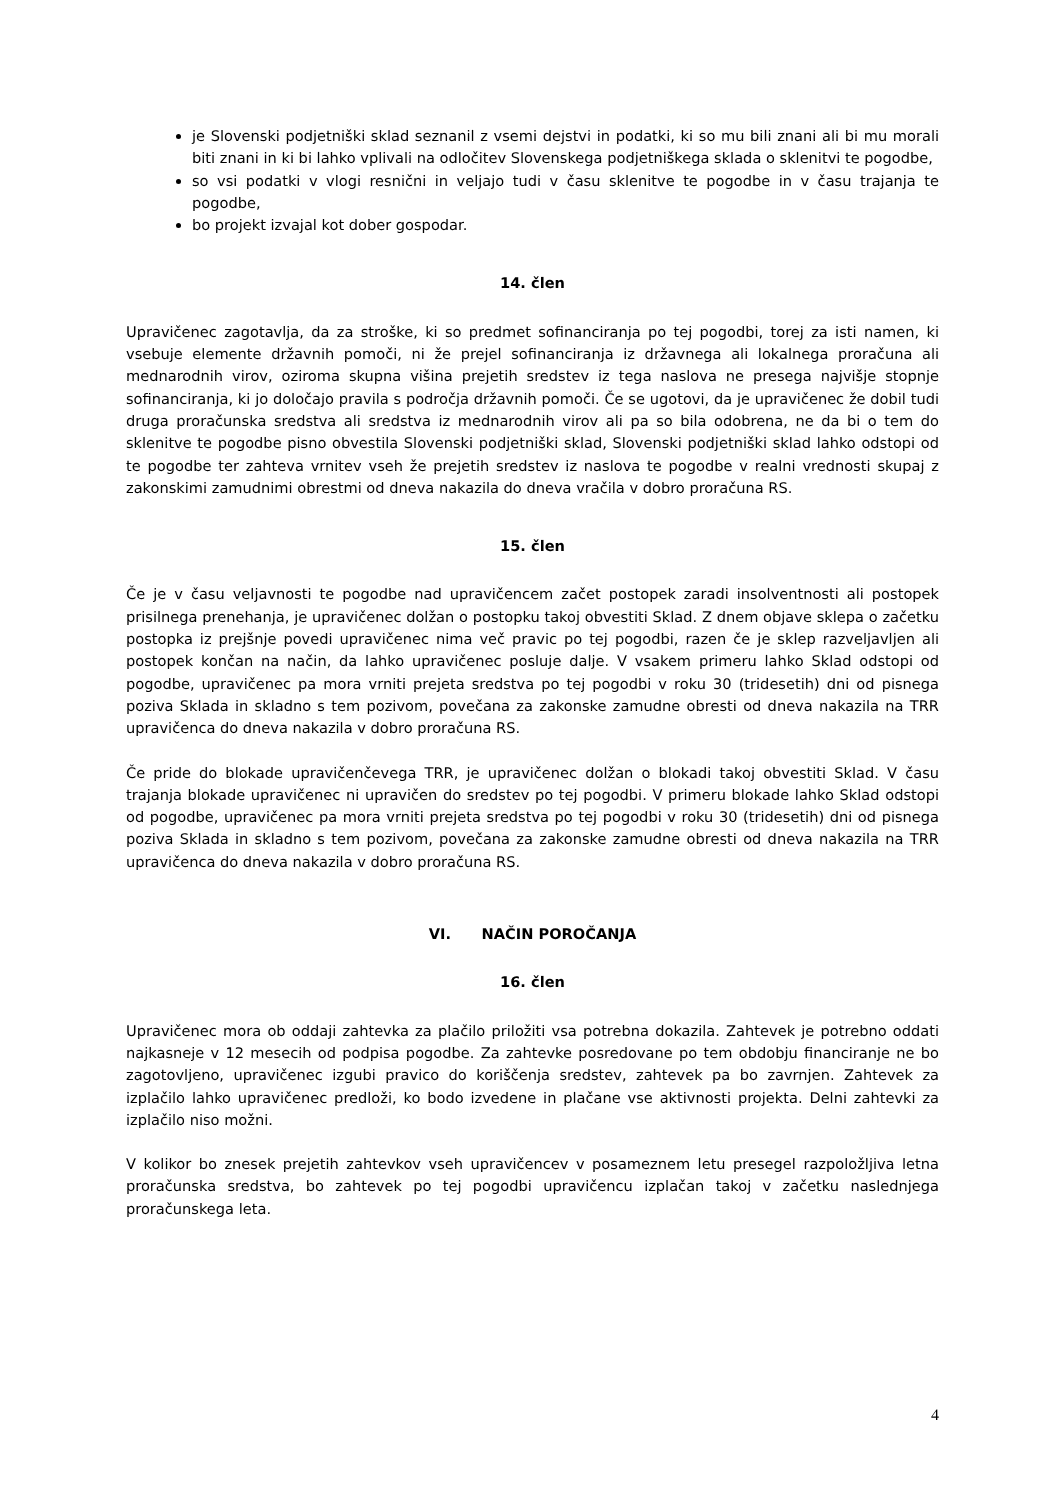je Slovenski podjetniški sklad seznanil z vsemi dejstvi in podatki, ki so mu bili znani ali bi mu morali biti znani in ki bi lahko vplivali na odločitev Slovenskega podjetniškega sklada o sklenitvi te pogodbe,
so vsi podatki v vlogi resnični in veljajo tudi v času sklenitve te pogodbe in v času trajanja te pogodbe,
bo projekt izvajal kot dober gospodar.
14. člen
Upravičenec zagotavlja, da za stroške, ki so predmet sofinanciranja po tej pogodbi, torej za isti namen, ki vsebuje elemente državnih pomoči, ni že prejel sofinanciranja iz državnega ali lokalnega proračuna ali mednarodnih virov, oziroma skupna višina prejetih sredstev iz tega naslova ne presega najvišje stopnje sofinanciranja, ki jo določajo pravila s področja državnih pomoči. Če se ugotovi, da je upravičenec že dobil tudi druga proračunska sredstva ali sredstva iz mednarodnih virov ali pa so bila odobrena, ne da bi o tem do sklenitve te pogodbe pisno obvestila Slovenski podjetniški sklad, Slovenski podjetniški sklad lahko odstopi od te pogodbe ter zahteva vrnitev vseh že prejetih sredstev iz naslova te pogodbe v realni vrednosti skupaj z zakonskimi zamudnimi obrestmi od dneva nakazila do dneva vračila v dobro proračuna RS.
15. člen
Če je v času veljavnosti te pogodbe nad upravičencem začet postopek zaradi insolventnosti ali postopek prisilnega prenehanja, je upravičenec dolžan o postopku takoj obvestiti Sklad. Z dnem objave sklepa o začetku postopka iz prejšnje povedi upravičenec nima več pravic po tej pogodbi, razen če je sklep razveljavljen ali postopek končan na način, da lahko upravičenec posluje dalje. V vsakem primeru lahko Sklad odstopi od pogodbe, upravičenec pa mora vrniti prejeta sredstva po tej pogodbi v roku 30 (tridesetih) dni od pisnega poziva Sklada in skladno s tem pozivom, povečana za zakonske zamudne obresti od dneva nakazila na TRR upravičenca do dneva nakazila v dobro proračuna RS.
Če pride do blokade upravičenčevega TRR, je upravičenec dolžan o blokadi takoj obvestiti Sklad. V času trajanja blokade upravičenec ni upravičen do sredstev po tej pogodbi. V primeru blokade lahko Sklad odstopi od pogodbe, upravičenec pa mora vrniti prejeta sredstva po tej pogodbi v roku 30 (tridesetih) dni od pisnega poziva Sklada in skladno s tem pozivom, povečana za zakonske zamudne obresti od dneva nakazila na TRR upravičenca do dneva nakazila v dobro proračuna RS.
VI. NAČIN POROČANJA
16. člen
Upravičenec mora ob oddaji zahtevka za plačilo priložiti vsa potrebna dokazila. Zahtevek je potrebno oddati najkasneje v 12 mesecih od podpisa pogodbe. Za zahtevke posredovane po tem obdobju financiranje ne bo zagotovljeno, upravičenec izgubi pravico do koriščenja sredstev, zahtevek pa bo zavrnjen. Zahtevek za izplačilo lahko upravičenec predloži, ko bodo izvedene in plačane vse aktivnosti projekta. Delni zahtevki za izplačilo niso možni.
V kolikor bo znesek prejetih zahtevkov vseh upravičencev v posameznem letu presegel razpoložljiva letna proračunska sredstva, bo zahtevek po tej pogodbi upravičencu izplačan takoj v začetku naslednjega proračunskega leta.
4